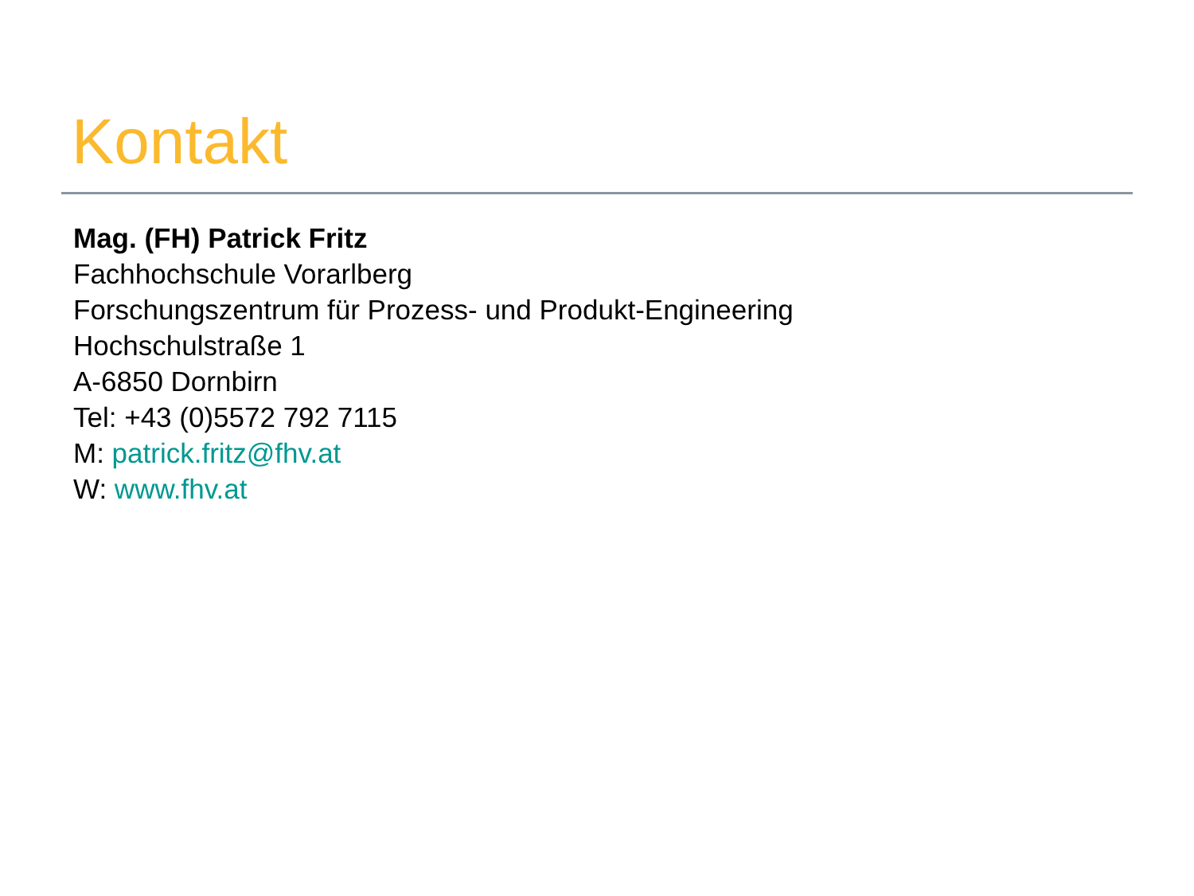Kontakt
Mag. (FH) Patrick Fritz
Fachhochschule Vorarlberg
Forschungszentrum für Prozess- und Produkt-Engineering
Hochschulstraße 1
A-6850 Dornbirn
Tel: +43 (0)5572 792 7115
M: patrick.fritz@fhv.at
W: www.fhv.at